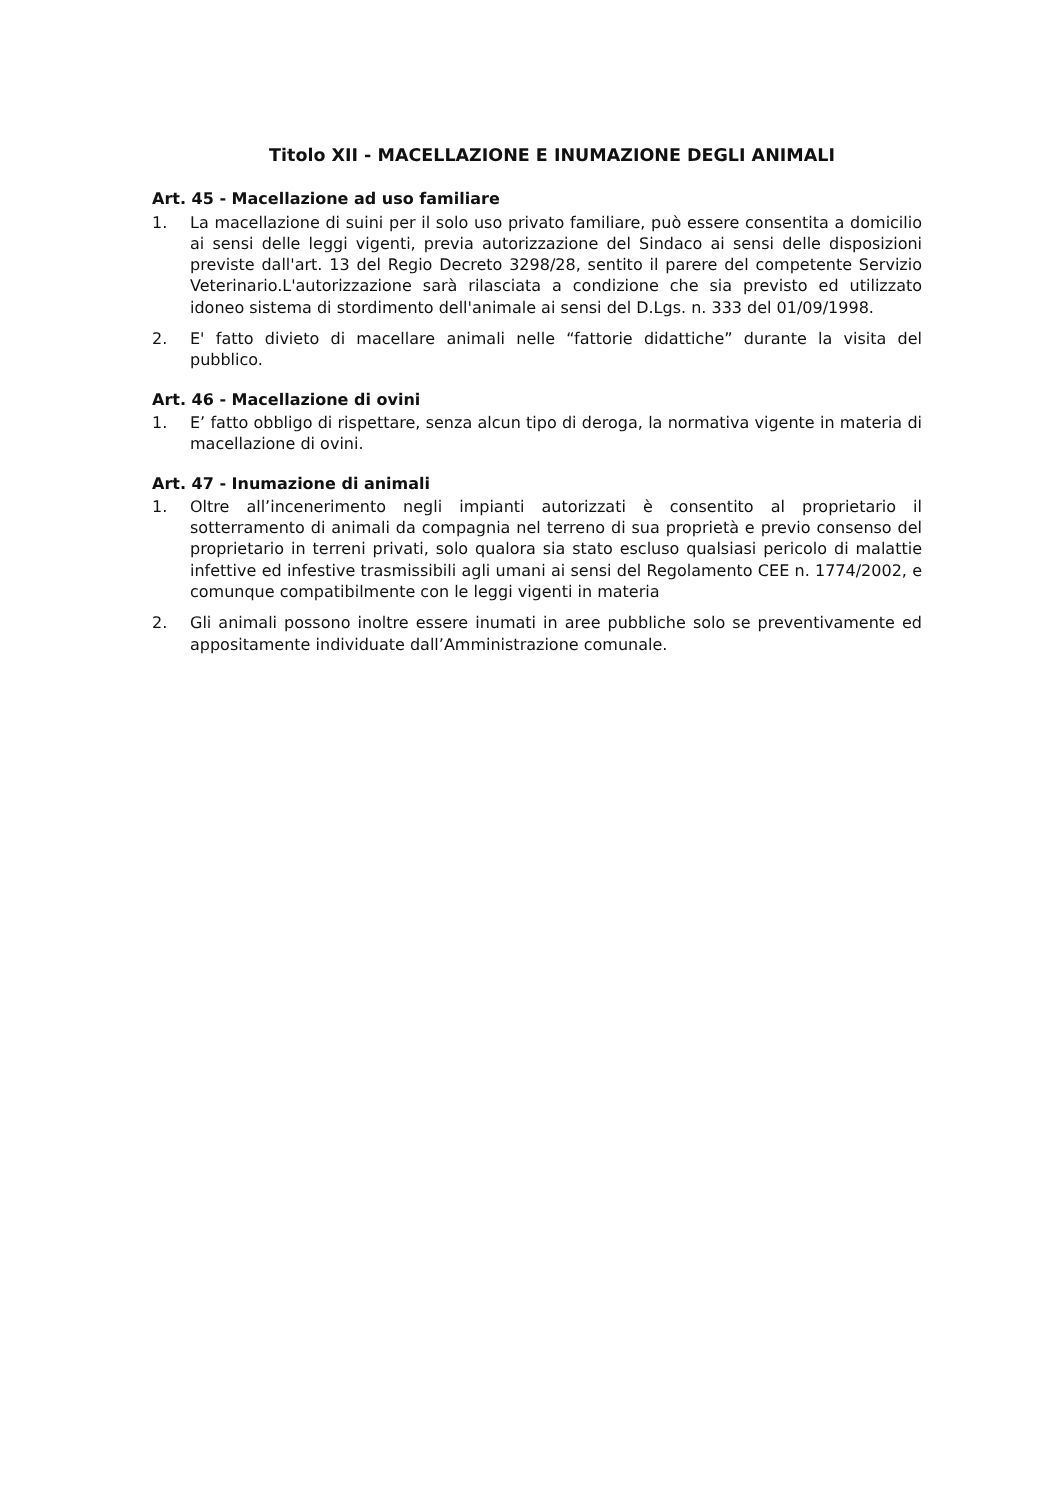Titolo XII - MACELLAZIONE E INUMAZIONE DEGLI ANIMALI
Art. 45 - Macellazione ad uso familiare
1. La macellazione di suini per il solo uso privato familiare, può essere consentita a domicilio ai sensi delle leggi vigenti, previa autorizzazione del Sindaco ai sensi delle disposizioni previste dall'art. 13 del Regio Decreto 3298/28, sentito il parere del competente Servizio Veterinario.L'autorizzazione sarà rilasciata a condizione che sia previsto ed utilizzato idoneo sistema di stordimento dell'animale ai sensi del D.Lgs. n. 333 del 01/09/1998.
2. E' fatto divieto di macellare animali nelle “fattorie didattiche” durante la visita del pubblico.
Art. 46 - Macellazione di ovini
1. E’ fatto obbligo di rispettare, senza alcun tipo di deroga, la normativa vigente in materia di macellazione di ovini.
Art. 47 - Inumazione di animali
1. Oltre all’incenerimento negli impianti autorizzati è consentito al proprietario il sotterramento di animali da compagnia nel terreno di sua proprietà e previo consenso del proprietario in terreni privati, solo qualora sia stato escluso qualsiasi pericolo di malattie infettive ed infestive trasmissibili agli umani ai sensi del Regolamento CEE n. 1774/2002, e comunque compatibilmente con le leggi vigenti in materia
2. Gli animali possono inoltre essere inumati in aree pubbliche solo se preventivamente ed appositamente individuate dall’Amministrazione comunale.